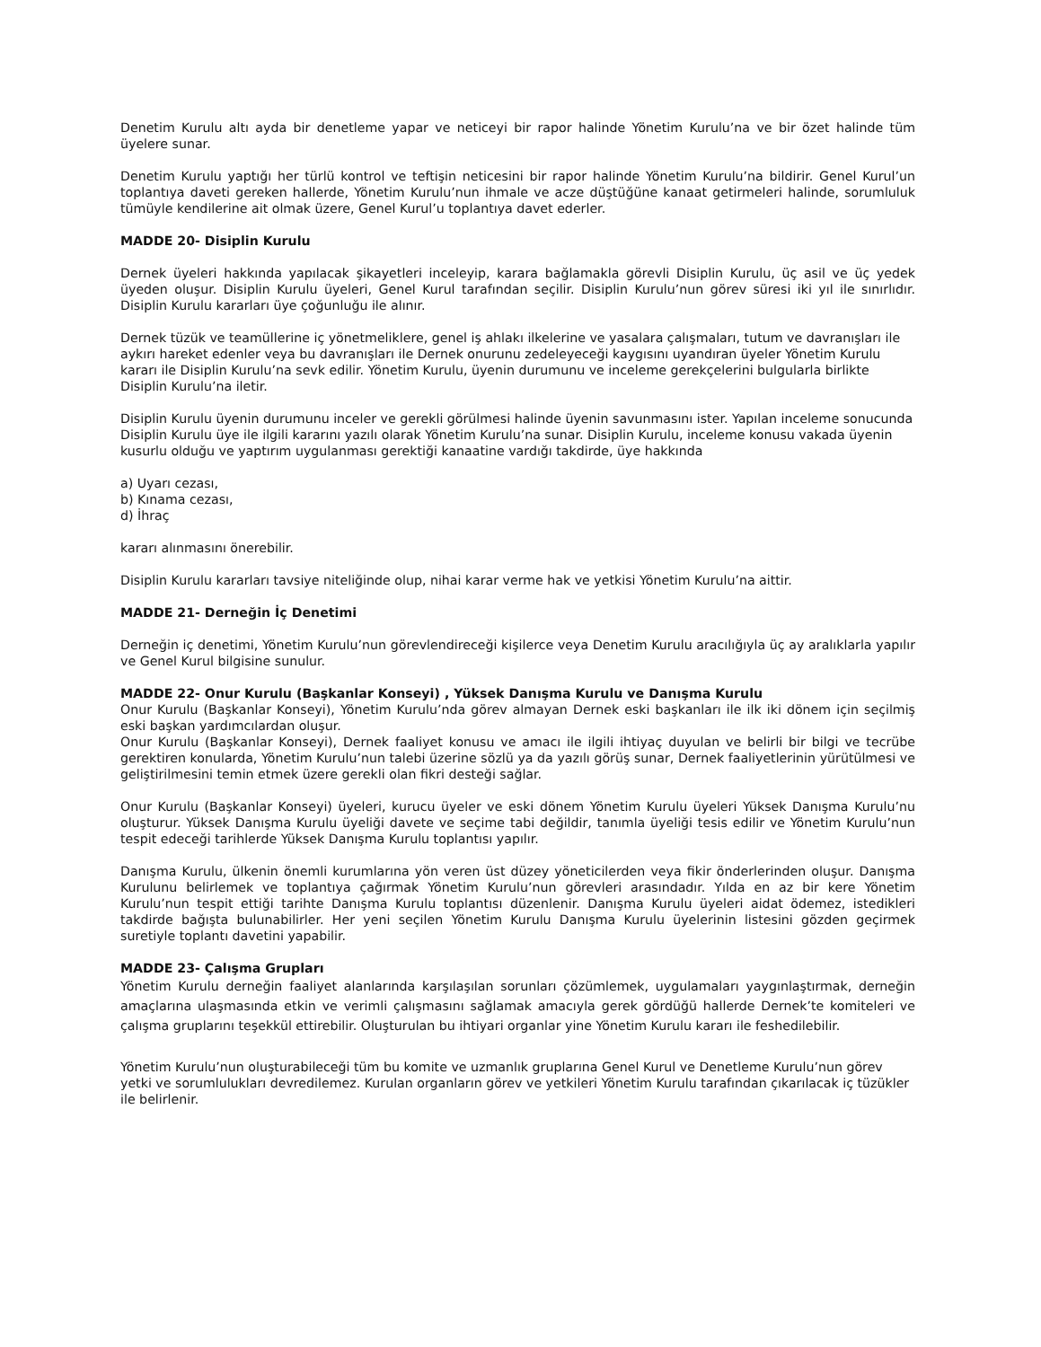Denetim Kurulu altı ayda bir denetleme yapar ve neticeyi bir rapor halinde Yönetim Kurulu’na ve bir özet halinde tüm üyelere sunar.
Denetim Kurulu yaptığı her türlü kontrol ve teftişin neticesini bir rapor halinde Yönetim Kurulu’na bildirir. Genel Kurul’un toplantıya daveti gereken hallerde, Yönetim Kurulu’nun ihmale ve acze düştüğüne kanaat getirmeleri halinde, sorumluluk tümüyle kendilerine ait olmak üzere, Genel Kurul’u toplantıya davet ederler.
MADDE 20- Disiplin Kurulu
Dernek üyeleri hakkında yapılacak şikayetleri inceleyip, karara bağlamakla görevli Disiplin Kurulu, üç asil ve üç yedek üyeden oluşur. Disiplin Kurulu üyeleri, Genel Kurul tarafından seçilir. Disiplin Kurulu’nun görev süresi iki yıl ile sınırlıdır. Disiplin Kurulu kararları üye çoğunluğu ile alınır.
Dernek tüzük ve teamüllerine iç yönetmeliklere, genel iş ahlakı ilkelerine ve yasalara çalışmaları, tutum ve davranışları ile aykırı hareket edenler veya bu davranışları ile Dernek onurunu zedeleyeceği kaygısını uyandıran üyeler Yönetim Kurulu kararı ile Disiplin Kurulu’na sevk edilir. Yönetim Kurulu, üyenin durumunu ve inceleme gerekçelerini bulgularla birlikte Disiplin Kurulu’na iletir.
Disiplin Kurulu üyenin durumunu inceler ve gerekli görülmesi halinde üyenin savunmasını ister. Yapılan inceleme sonucunda Disiplin Kurulu üye ile ilgili kararını yazılı olarak Yönetim Kurulu’na sunar. Disiplin Kurulu, inceleme konusu vakada üyenin kusurlu olduğu ve yaptırım uygulanması gerektiği kanaatine vardığı takdirde, üye hakkında
a) Uyarı cezası,
b) Kınama cezası,
d) İhraç
kararı alınmasını önerebilir.
Disiplin Kurulu kararları tavsiye niteliğinde olup, nihai karar verme hak ve yetkisi Yönetim Kurulu’na aittir.
MADDE 21- Derneğin İç Denetimi
Derneğin iç denetimi, Yönetim Kurulu’nun görevlendireceği kişilerce veya Denetim Kurulu aracılığıyla üç ay aralıklarla yapılır ve Genel Kurul bilgisine sunulur.
MADDE 22- Onur Kurulu (Başkanlar Konseyi) , Yüksek Danışma Kurulu ve Danışma Kurulu
Onur Kurulu (Başkanlar Konseyi), Yönetim Kurulu’nda görev almayan Dernek eski başkanları ile ilk iki dönem için seçilmiş eski başkan yardımcılardan oluşur.
Onur Kurulu (Başkanlar Konseyi), Dernek faaliyet konusu ve amacı ile ilgili ihtiyaç duyulan ve belirli bir bilgi ve tecrübe gerektiren konularda, Yönetim Kurulu’nun talebi üzerine sözlü ya da yazılı görüş sunar, Dernek faaliyetlerinin yürütülmesi ve geliştirilmesini temin etmek üzere gerekli olan fikri desteği sağlar.
Onur Kurulu (Başkanlar Konseyi) üyeleri, kurucu üyeler ve eski dönem Yönetim Kurulu üyeleri Yüksek Danışma Kurulu’nu oluşturur. Yüksek Danışma Kurulu üyeliği davete ve seçime tabi değildir, tanımla üyeliği tesis edilir ve Yönetim Kurulu’nun tespit edeceği tarihlerde Yüksek Danışma Kurulu toplantısı yapılır.
Danışma Kurulu, ülkenin önemli kurumlarına yön veren üst düzey yöneticilerden veya fikir önderlerinden oluşur. Danışma Kurulunu belirlemek ve toplantıya çağırmak Yönetim Kurulu’nun görevleri arasındadır. Yılda en az bir kere Yönetim Kurulu’nun tespit ettiği tarihte Danışma Kurulu toplantısı düzenlenir. Danışma Kurulu üyeleri aidat ödemez, istedikleri takdirde bağışta bulunabilirler. Her yeni seçilen Yönetim Kurulu Danışma Kurulu üyelerinin listesini gözden geçirmek suretiyle toplantı davetini yapabilir.
MADDE 23- Çalışma Grupları
Yönetim Kurulu derneğin faaliyet alanlarında karşılaşılan sorunları çözümlemek, uygulamaları yaygınlaştırmak, derneğin amaçlarına ulaşmasında etkin ve verimli çalışmasını sağlamak amacıyla gerek gördüğü hallerde Dernek’te komiteleri ve çalışma gruplarını teşekkül ettirebilir. Oluşturulan bu ihtiyari organlar yine Yönetim Kurulu kararı ile feshedilebilir.
Yönetim Kurulu’nun oluşturabileceği tüm bu komite ve uzmanlık gruplarına Genel Kurul ve Denetleme Kurulu’nun görev yetki ve sorumlulukları devredilemez. Kurulan organların görev ve yetkileri Yönetim Kurulu tarafından çıkarılacak iç tüzükler ile belirlenir.